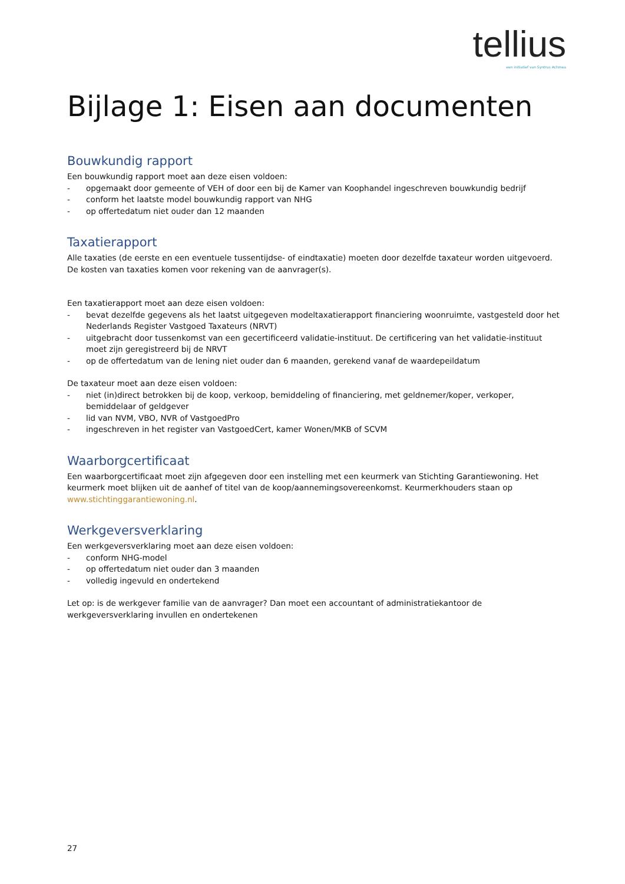tellius
een initiatief van Syntrus Achmea
Bijlage 1: Eisen aan documenten
Bouwkundig rapport
Een bouwkundig rapport moet aan deze eisen voldoen:
- opgemaakt door gemeente of VEH of door een bij de Kamer van Koophandel ingeschreven bouwkundig bedrijf
- conform het laatste model bouwkundig rapport van NHG
- op offertedatum niet ouder dan 12 maanden
Taxatierapport
Alle taxaties (de eerste en een eventuele tussentijdse- of eindtaxatie) moeten door dezelfde taxateur worden uitgevoerd. De kosten van taxaties komen voor rekening van de aanvrager(s).
Een taxatierapport moet aan deze eisen voldoen:
- bevat dezelfde gegevens als het laatst uitgegeven modeltaxatierapport financiering woonruimte, vastgesteld door het Nederlands Register Vastgoed Taxateurs (NRVT)
- uitgebracht door tussenkomst van een gecertificeerd validatie-instituut. De certificering van het validatie-instituut moet zijn geregistreerd bij de NRVT
- op de offertedatum van de lening niet ouder dan 6 maanden, gerekend vanaf de waardepeildatum
De taxateur moet aan deze eisen voldoen:
- niet (in)direct betrokken bij de koop, verkoop, bemiddeling of financiering, met geldnemer/koper, verkoper, bemiddelaar of geldgever
- lid van NVM, VBO, NVR of VastgoedPro
- ingeschreven in het register van VastgoedCert, kamer Wonen/MKB of SCVM
Waarborgcertificaat
Een waarborgcertificaat moet zijn afgegeven door een instelling met een keurmerk van Stichting Garantiewoning. Het keurmerk moet blijken uit de aanhef of titel van de koop/aannemingsovereenkomst. Keurmerkhouders staan op www.stichtinggarantiewoning.nl.
Werkgeversverklaring
Een werkgeversverklaring moet aan deze eisen voldoen:
- conform NHG-model
- op offertedatum niet ouder dan 3 maanden
- volledig ingevuld en ondertekend
Let op: is de werkgever familie van de aanvrager? Dan moet een accountant of administratiekantoor de werkgeversverklaring invullen en ondertekenen
27